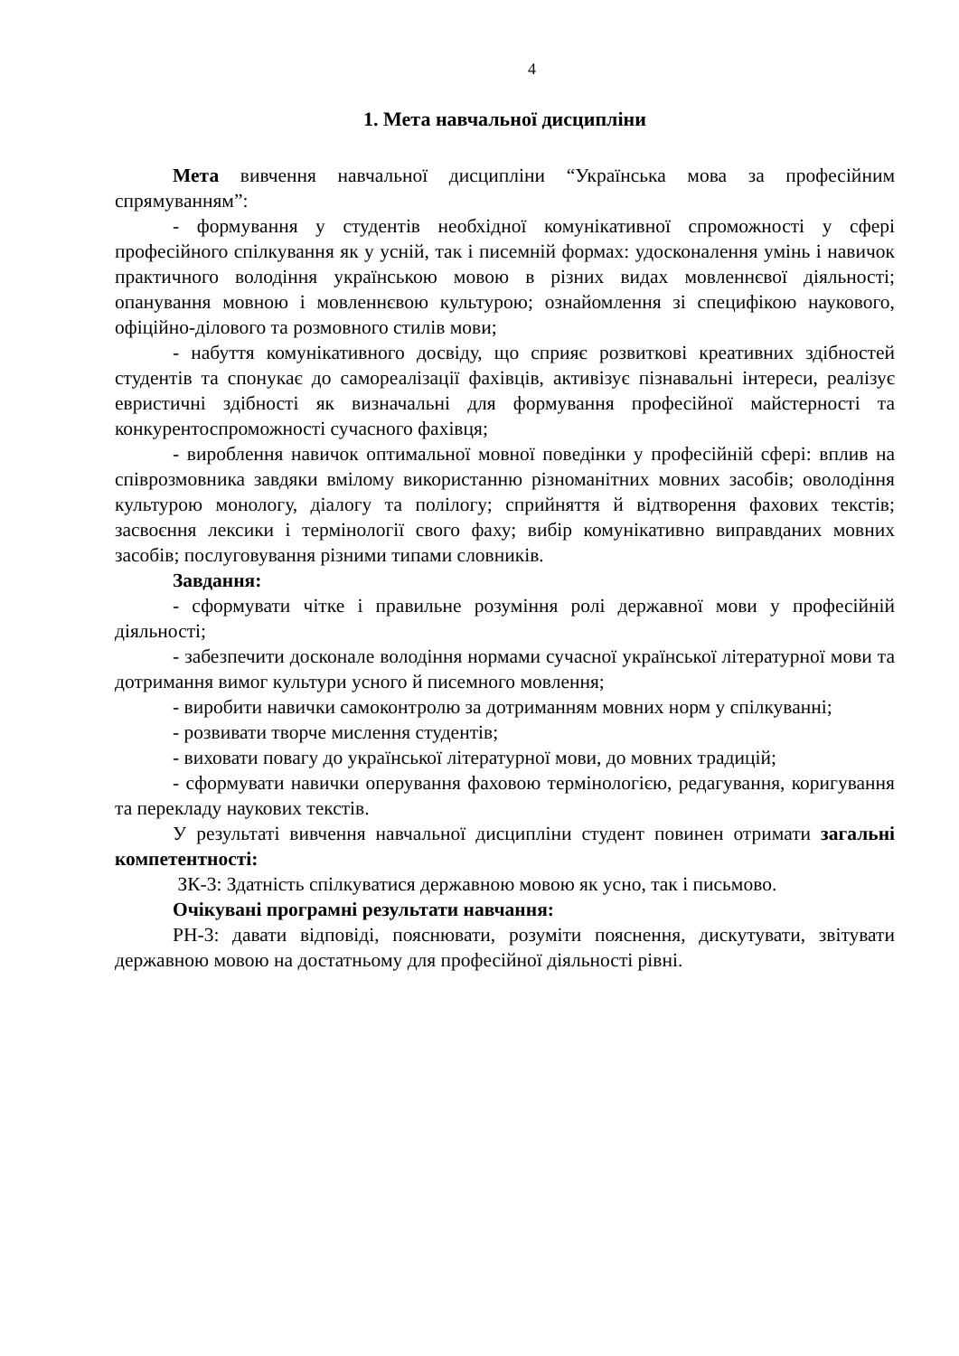4
1. Мета навчальної дисципліни
Мета вивчення навчальної дисципліни “Українська мова за професійним спрямуванням”:
- формування у студентів необхідної комунікативної спроможності у сфері професійного спілкування як у усній, так і писемній формах: удосконалення умінь і навичок практичного володіння українською мовою в різних видах мовленнєвої діяльності; опанування мовною і мовленнєвою культурою; ознайомлення зі специфікою наукового, офіційно-ділового та розмовного стилів мови;
- набуття комунікативного досвіду, що сприяє розвиткові креативних здібностей студентів та спонукає до самореалізації фахівців, активізує пізнавальні інтереси, реалізує евристичні здібності як визначальні для формування професійної майстерності та конкурентоспроможності сучасного фахівця;
- вироблення навичок оптимальної мовної поведінки у професійній сфері: вплив на співрозмовника завдяки вмілому використанню різноманітних мовних засобів; оволодіння культурою монологу, діалогу та полілогу; сприйняття й відтворення фахових текстів; засвоєння лексики і термінології свого фаху; вибір комунікативно виправданих мовних засобів; послуговування різними типами словників.
Завдання:
- сформувати чітке і правильне розуміння ролі державної мови у професійній діяльності;
- забезпечити досконале володіння нормами сучасної української літературної мови та дотримання вимог культури усного й писемного мовлення;
- виробити навички самоконтролю за дотриманням мовних норм у спілкуванні;
- розвивати творче мислення студентів;
- виховати повагу до української літературної мови, до мовних традицій;
- сформувати навички оперування фаховою термінологією, редагування, коригування та перекладу наукових текстів.
У результаті вивчення навчальної дисципліни студент повинен отримати загальні компетентності:
ЗК-3: Здатність спілкуватися державною мовою як усно, так і письмово.
Очікувані програмні результати навчання:
РН-3: давати відповіді, пояснювати, розуміти пояснення, дискутувати, звітувати державною мовою на достатньому для професійної діяльності рівні.